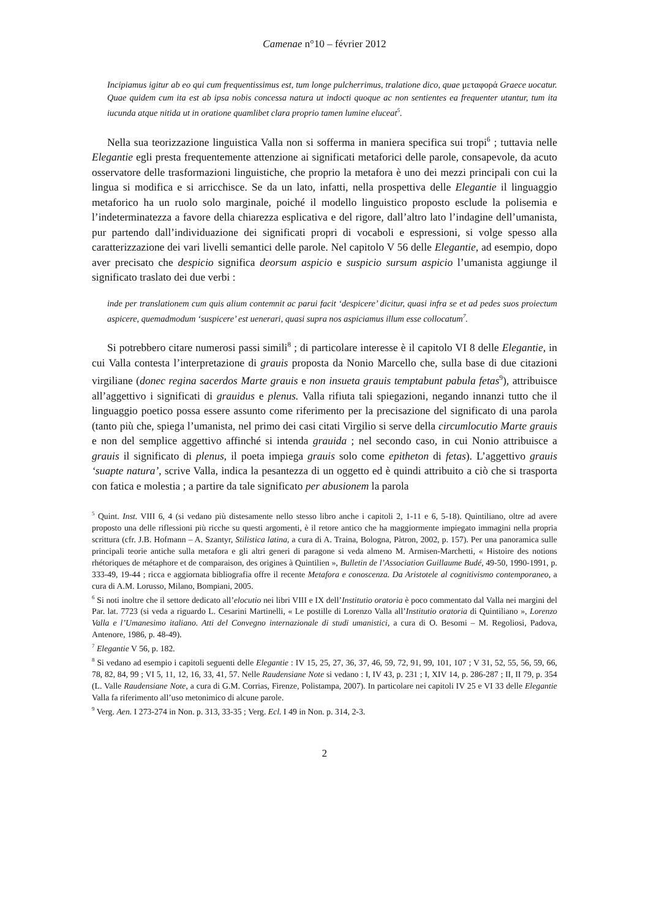Camenae n°10 – février 2012
Incipiamus igitur ab eo qui cum frequentissimus est, tum longe pulcherrimus, tralatione dico, quae μεταφορά Graece uocatur. Quae quidem cum ita est ab ipsa nobis concessa natura ut indocti quoque ac non sentientes ea frequenter utantur, tum ita iucunda atque nitida ut in oratione quamlibet clara proprio tamen lumine eluceat<sup>5</sup>.
Nella sua teorizzazione linguistica Valla non si sofferma in maniera specifica sui tropi<sup>6</sup> ; tuttavia nelle Elegantie egli presta frequentemente attenzione ai significati metaforici delle parole, consapevole, da acuto osservatore delle trasformazioni linguistiche, che proprio la metafora è uno dei mezzi principali con cui la lingua si modifica e si arricchisce. Se da un lato, infatti, nella prospettiva delle Elegantie il linguaggio metaforico ha un ruolo solo marginale, poiché il modello linguistico proposto esclude la polisemia e l’indeterminatezza a favore della chiarezza esplicativa e del rigore, dall’altro lato l’indagine dell’umanista, pur partendo dall’individuazione dei significati propri di vocaboli e espressioni, si volge spesso alla caratterizzazione dei vari livelli semantici delle parole. Nel capitolo V 56 delle Elegantie, ad esempio, dopo aver precisato che despicio significa deorsum aspicio e suspicio sursum aspicio l’umanista aggiunge il significato traslato dei due verbi :
inde per translationem cum quis alium contemnit ac parui facit ‘despicere’ dicitur, quasi infra se et ad pedes suos proiectum aspicere, quemadmodum ‘suspicere’ est uenerari, quasi supra nos aspiciamus illum esse collocatum<sup>7</sup>.
Si potrebbero citare numerosi passi simili<sup>8</sup> ; di particolare interesse è il capitolo VI 8 delle Elegantie, in cui Valla contesta l’interpretazione di grauis proposta da Nonio Marcello che, sulla base di due citazioni virgiliane (donec regina sacerdos Marte grauis e non insueta grauis temptabunt pabula fetas<sup>9</sup>), attribuisce all’aggettivo i significati di grauidus e plenus. Valla rifiuta tali spiegazioni, negando innanzi tutto che il linguaggio poetico possa essere assunto come riferimento per la precisazione del significato di una parola (tanto più che, spiega l’umanista, nel primo dei casi citati Virgilio si serve della circumlocutio Marte grauis e non del semplice aggettivo affinché si intenda grauida ; nel secondo caso, in cui Nonio attribuisce a grauis il significato di plenus, il poeta impiega grauis solo come epitheton di fetas). L’aggettivo grauis ‘suapte natura’, scrive Valla, indica la pesantezza di un oggetto ed è quindi attribuito a ciò che si trasporta con fatica e molestia ; a partire da tale significato per abusionem la parola
<sup>5</sup> Quint. Inst. VIII 6, 4 (si vedano più distesamente nello stesso libro anche i capitoli 2, 1-11 e 6, 5-18). Quintiliano, oltre ad avere proposto una delle riflessioni più ricche su questi argomenti, è il retore antico che ha maggiormente impiegato immagini nella propria scrittura (cfr. J.B. Hofmann – A. Szantyr, Stilistica latina, a cura di A. Traina, Bologna, Pàtron, 2002, p. 157). Per una panoramica sulle principali teorie antiche sulla metafora e gli altri generi di paragone si veda almeno M. Armisen-Marchetti, « Histoire des notions rhétoriques de métaphore et de comparaison, des origines à Quintilien », Bulletin de l’Association Guillaume Budé, 49-50, 1990-1991, p. 333-49, 19-44 ; ricca e aggiornata bibliografia offre il recente Metafora e conoscenza. Da Aristotele al cognitivismo contemporaneo, a cura di A.M. Lorusso, Milano, Bompiani, 2005.
<sup>6</sup> Si noti inoltre che il settore dedicato all’elocutio nei libri VIII e IX dell’Institutio oratoria è poco commentato dal Valla nei margini del Par. lat. 7723 (si veda a riguardo L. Cesarini Martinelli, « Le postille di Lorenzo Valla all’Institutio oratoria di Quintiliano », Lorenzo Valla e l’Umanesimo italiano. Atti del Convegno internazionale di studi umanistici, a cura di O. Besomi – M. Regoliosi, Padova, Antenore, 1986, p. 48-49).
<sup>7</sup> Elegantie V 56, p. 182.
<sup>8</sup> Si vedano ad esempio i capitoli seguenti delle Elegantie : IV 15, 25, 27, 36, 37, 46, 59, 72, 91, 99, 101, 107 ; V 31, 52, 55, 56, 59, 66, 78, 82, 84, 99 ; VI 5, 11, 12, 16, 33, 41, 57. Nelle Raudensiane Note si vedano : I, IV 43, p. 231 ; I, XIV 14, p. 286-287 ; II, II 79, p. 354 (L. Valle Raudensiane Note, a cura di G.M. Corrias, Firenze, Polistampa, 2007). In particolare nei capitoli IV 25 e VI 33 delle Elegantie Valla fa riferimento all’uso metonimico di alcune parole.
<sup>9</sup> Verg. Aen. I 273-274 in Non. p. 313, 33-35 ; Verg. Ecl. I 49 in Non. p. 314, 2-3.
2